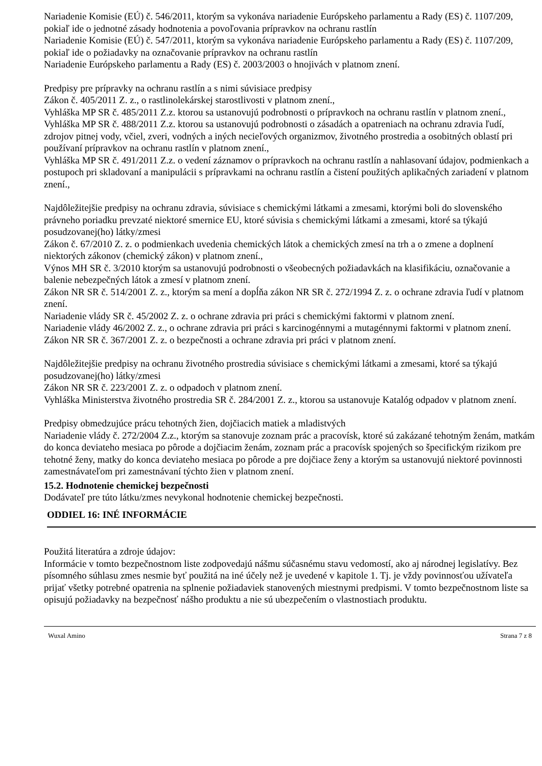Nariadenie Komisie (EÚ) č. 546/2011, ktorým sa vykonáva nariadenie Európskeho parlamentu a Rady (ES) č. 1107/209, pokiaľ ide o jednotné zásady hodnotenia a povoľovania prípravkov na ochranu rastlín
Nariadenie Komisie (EÚ) č. 547/2011, ktorým sa vykonáva nariadenie Európskeho parlamentu a Rady (ES) č. 1107/209, pokiaľ ide o požiadavky na označovanie prípravkov na ochranu rastlín
Nariadenie Európskeho parlamentu a Rady (ES) č. 2003/2003 o hnojivách v platnom znení.
Predpisy pre prípravky na ochranu rastlín a s nimi súvisiace predpisy
Zákon č. 405/2011 Z. z., o rastlinolekárskej starostlivosti v platnom znení.,
Vyhláška MP SR č. 485/2011 Z.z. ktorou sa ustanovujú podrobnosti o prípravkoch na ochranu rastlín v platnom znení.,
Vyhláška MP SR č. 488/2011 Z.z. ktorou sa ustanovujú podrobnosti o zásadách a opatreniach na ochranu zdravia ľudí, zdrojov pitnej vody, včiel, zveri, vodných a iných necieľových organizmov, životného prostredia a osobitných oblastí pri používaní prípravkov na ochranu rastlín v platnom znení.,
Vyhláška MP SR č. 491/2011 Z.z. o vedení záznamov o prípravkoch na ochranu rastlín a nahlasovaní údajov, podmienkach a postupoch pri skladovaní a manipulácii s prípravkami na ochranu rastlín a čistení použitých aplikačných zariadení v platnom znení.,
Najdôležitejšie predpisy na ochranu zdravia, súvisiace s chemickými látkami a zmesami, ktorými boli do slovenského právneho poriadku prevzaté niektoré smernice EU, ktoré súvisia s chemickými látkami a zmesami, ktoré sa týkajú posudzovanej(ho) látky/zmesi
Zákon č. 67/2010 Z. z. o podmienkach uvedenia chemických látok a chemických zmesí na trh a o zmene a doplnení niektorých zákonov (chemický zákon) v platnom znení.,
Výnos MH SR č. 3/2010 ktorým sa ustanovujú podrobnosti o všeobecných požiadavkách na klasifikáciu, označovanie a balenie nebezpečných látok a zmesí v platnom znení.
Zákon NR SR č. 514/2001 Z. z., ktorým sa mení a dopĺňa zákon NR SR č. 272/1994 Z. z. o ochrane zdravia ľudí v platnom znení.
Nariadenie vlády SR č. 45/2002 Z. z. o ochrane zdravia pri práci s chemickými faktormi v platnom znení.
Nariadenie vlády 46/2002 Z. z., o ochrane zdravia pri práci s karcinogénnymi a mutagénnymi faktormi v platnom znení.
Zákon NR SR č. 367/2001 Z. z. o bezpečnosti a ochrane zdravia pri práci v platnom znení.
Najdôležitejšie predpisy na ochranu životného prostredia súvisiace s chemickými látkami a zmesami, ktoré sa týkajú posudzovanej(ho) látky/zmesi
Zákon NR SR č. 223/2001 Z. z. o odpadoch v platnom znení.
Vyhláška Ministerstva životného prostredia SR č. 284/2001 Z. z., ktorou sa ustanovuje Katalóg odpadov v platnom znení.
Predpisy obmedzujúce prácu tehotných žien, dojčiacich matiek a mladistvých
Nariadenie vlády č. 272/2004 Z.z., ktorým sa stanovuje zoznam prác a pracovísk, ktoré sú zakázané tehotným ženám, matkám do konca deviateho mesiaca po pôrode a dojčiacim ženám, zoznam prác a pracovísk spojených so špecifickým rizikom pre tehotné ženy, matky do konca deviateho mesiaca po pôrode a pre dojčiace ženy a ktorým sa ustanovujú niektoré povinnosti zamestnávateľom pri zamestnávaní týchto žien v platnom znení.
15.2. Hodnotenie chemickej bezpečnosti
Dodávateľ pre túto látku/zmes nevykonal hodnotenie chemickej bezpečnosti.
ODDIEL 16: INÉ INFORMÁCIE
Použitá literatúra a zdroje údajov:
Informácie v tomto bezpečnostnom liste zodpovedajú nášmu súčasnému stavu vedomostí, ako aj národnej legislatívy. Bez písomného súhlasu zmes nesmie byť použitá na iné účely než je uvedené v kapitole 1. Tj. je vždy povinnosťou užívateľa prijať všetky potrebné opatrenia na splnenie požiadaviek stanovených miestnymi predpismi. V tomto bezpečnostnom liste sa opisujú požiadavky na bezpečnosť nášho produktu a nie sú ubezpečením o vlastnostiach produktu.
Wuxal Amino Strana 7 z 8